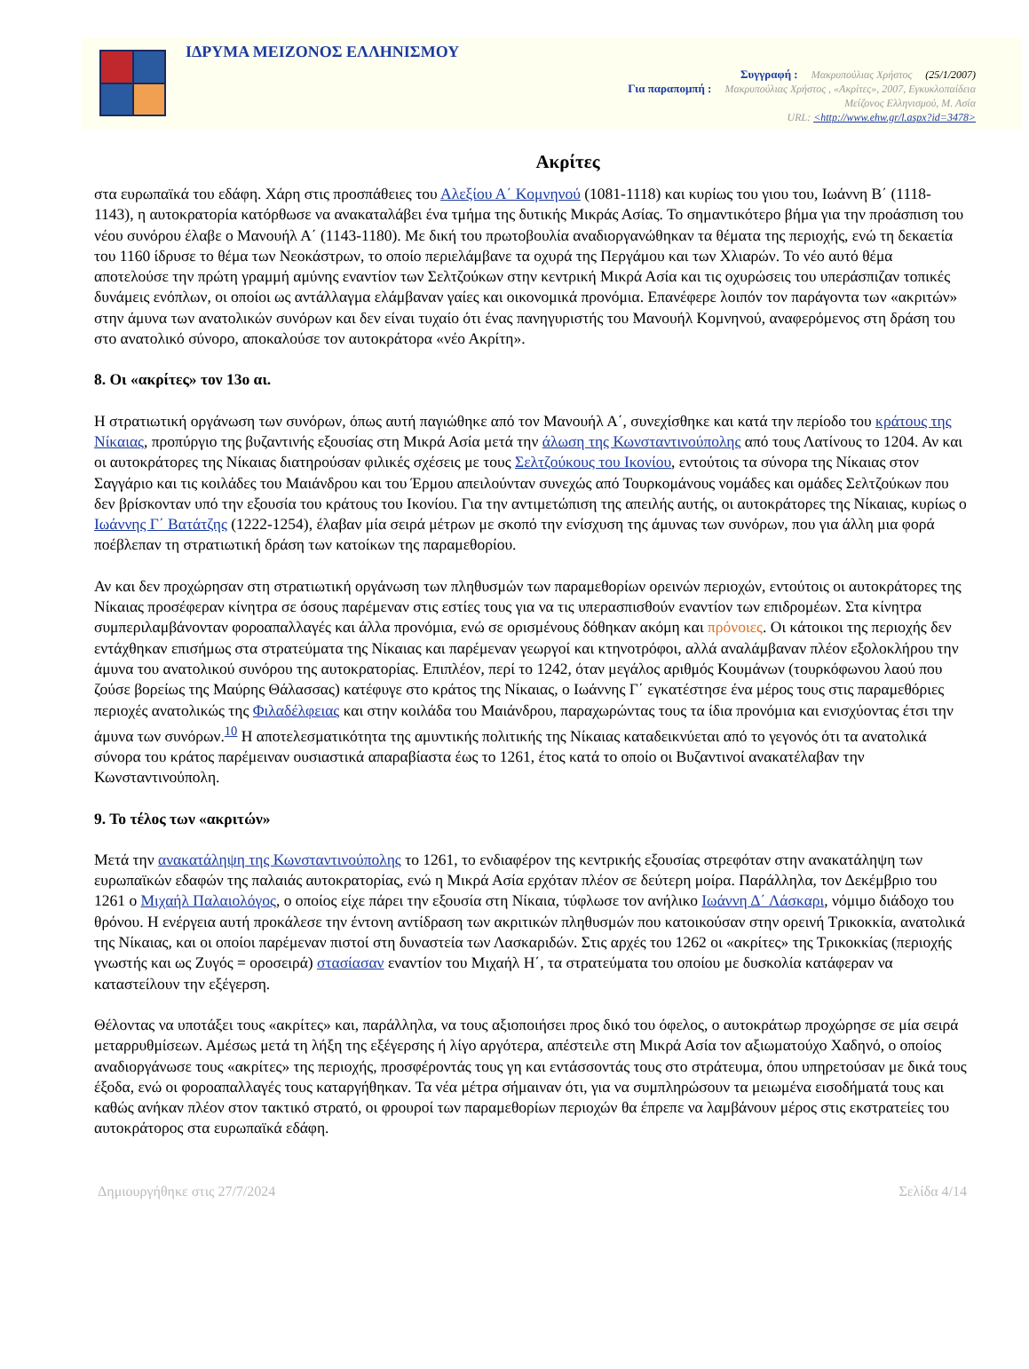ΙΔΡΥΜΑ ΜΕΙΖΟΝΟΣ ΕΛΛΗΝΙΣΜΟΥ
Συγγραφή : Μακρυπούλιας Χρήστος (25/1/2007)
Για παραπομπή : Μακρυπούλιας Χρήστος , «Ακρίτες», 2007, Εγκυκλοπαίδεια
Μείζονος Ελληνισμού, Μ. Ασία
URL: <http://www.ehw.gr/l.aspx?id=3478>
Ακρίτες
στα ευρωπαϊκά του εδάφη. Χάρη στις προσπάθειες του Αλεξίου Α΄ Κομνηνού (1081-1118) και κυρίως του γιου του, Ιωάννη Β΄ (1118-1143), η αυτοκρατορία κατόρθωσε να ανακαταλάβει ένα τμήμα της δυτικής Μικράς Ασίας. Το σημαντικότερο βήμα για την προάσπιση του νέου συνόρου έλαβε ο Μανουήλ Α΄ (1143-1180). Με δική του πρωτοβουλία αναδιοργανώθηκαν τα θέματα της περιοχής, ενώ τη δεκαετία του 1160 ίδρυσε το θέμα των Νεοκάστρων, το οποίο περιελάμβανε τα οχυρά της Περγάμου και των Χλιαρών. Το νέο αυτό θέμα αποτελούσε την πρώτη γραμμή αμύνης εναντίον των Σελτζούκων στην κεντρική Μικρά Ασία και τις οχυρώσεις του υπεράσπιζαν τοπικές δυνάμεις ενόπλων, οι οποίοι ως αντάλλαγμα ελάμβαναν γαίες και οικονομικά προνόμια. Επανέφερε λοιπόν τον παράγοντα των «ακριτών» στην άμυνα των ανατολικών συνόρων και δεν είναι τυχαίο ότι ένας πανηγυριστής του Μανουήλ Κομνηνού, αναφερόμενος στη δράση του στο ανατολικό σύνορο, αποκαλούσε τον αυτοκράτορα «νέο Ακρίτη».
8. Οι «ακρίτες» τον 13ο αι.
Η στρατιωτική οργάνωση των συνόρων, όπως αυτή παγιώθηκε από τον Μανουήλ Α΄, συνεχίσθηκε και κατά την περίοδο του κράτους της Νίκαιας, προπύργιο της βυζαντινής εξουσίας στη Μικρά Ασία μετά την άλωση της Κωνσταντινούπολης από τους Λατίνους το 1204. Αν και οι αυτοκράτορες της Νίκαιας διατηρούσαν φιλικές σχέσεις με τους Σελτζούκους του Ικονίου, εντούτοις τα σύνορα της Νίκαιας στον Σαγγάριο και τις κοιλάδες του Μαιάνδρου και του Έρμου απειλούνταν συνεχώς από Τουρκομάνους νομάδες και ομάδες Σελτζούκων που δεν βρίσκονταν υπό την εξουσία του κράτους του Ικονίου. Για την αντιμετώπιση της απειλής αυτής, οι αυτοκράτορες της Νίκαιας, κυρίως ο Ιωάννης Γ΄ Βατάτζης (1222-1254), έλαβαν μία σειρά μέτρων με σκοπό την ενίσχυση της άμυνας των συνόρων, που για άλλη μια φορά ποέβλεπαν τη στρατιωτική δράση των κατοίκων της παραμεθορίου.
Αν και δεν προχώρησαν στη στρατιωτική οργάνωση των πληθυσμών των παραμεθορίων ορεινών περιοχών, εντούτοις οι αυτοκράτορες της Νίκαιας προσέφεραν κίνητρα σε όσους παρέμεναν στις εστίες τους για να τις υπερασπισθούν εναντίον των επιδρομέων. Στα κίνητρα συμπεριλαμβάνονταν φοροαπαλλαγές και άλλα προνόμια, ενώ σε ορισμένους δόθηκαν ακόμη και πρόνοιες. Οι κάτοικοι της περιοχής δεν εντάχθηκαν επισήμως στα στρατεύματα της Νίκαιας και παρέμεναν γεωργοί και κτηνοτρόφοι, αλλά αναλάμβαναν πλέον εξολοκλήρου την άμυνα του ανατολικού συνόρου της αυτοκρατορίας. Επιπλέον, περί το 1242, όταν μεγάλος αριθμός Κουμάνων (τουρκόφωνου λαού που ζούσε βορείως της Μαύρης Θάλασσας) κατέφυγε στο κράτος της Νίκαιας, ο Ιωάννης Γ΄ εγκατέστησε ένα μέρος τους στις παραμεθόριες περιοχές ανατολικώς της Φιλαδέλφειας και στην κοιλάδα του Μαιάνδρου, παραχωρώντας τους τα ίδια προνόμια και ενισχύοντας έτσι την άμυνα των συνόρων.<sup>10</sup> Η αποτελεσματικότητα της αμυντικής πολιτικής της Νίκαιας καταδεικνύεται από το γεγονός ότι τα ανατολικά σύνορα του κράτος παρέμειναν ουσιαστικά απαραβίαστα έως το 1261, έτος κατά το οποίο οι Βυζαντινοί ανακατέλαβαν την Κωνσταντινούπολη.
9. Το τέλος των «ακριτών»
Μετά την ανακατάληψη της Κωνσταντινούπολης το 1261, το ενδιαφέρον της κεντρικής εξουσίας στρεφόταν στην ανακατάληψη των ευρωπαϊκών εδαφών της παλαιάς αυτοκρατορίας, ενώ η Μικρά Ασία ερχόταν πλέον σε δεύτερη μοίρα. Παράλληλα, τον Δεκέμβριο του 1261 ο Μιχαήλ Παλαιολόγος, ο οποίος είχε πάρει την εξουσία στη Νίκαια, τύφλωσε τον ανήλικο Ιωάννη Δ΄ Λάσκαρι, νόμιμο διάδοχο του θρόνου. Η ενέργεια αυτή προκάλεσε την έντονη αντίδραση των ακριτικών πληθυσμών που κατοικούσαν στην ορεινή Τρικοκκία, ανατολικά της Νίκαιας, και οι οποίοι παρέμεναν πιστοί στη δυναστεία των Λασκαριδών. Στις αρχές του 1262 οι «ακρίτες» της Τρικοκκίας (περιοχής γνωστής και ως Ζυγός = οροσειρά) στασίασαν εναντίον του Μιχαήλ Η΄, τα στρατεύματα του οποίου με δυσκολία κατάφεραν να καταστείλουν την εξέγερση.
Θέλοντας να υποτάξει τους «ακρίτες» και, παράλληλα, να τους αξιοποιήσει προς δικό του όφελος, ο αυτοκράτωρ προχώρησε σε μία σειρά μεταρρυθμίσεων. Αμέσως μετά τη λήξη της εξέγερσης ή λίγο αργότερα, απέστειλε στη Μικρά Ασία τον αξιωματούχο Χαδηνό, ο οποίος αναδιοργάνωσε τους «ακρίτες» της περιοχής, προσφέροντάς τους γη και εντάσσοντάς τους στο στράτευμα, όπου υπηρετούσαν με δικά τους έξοδα, ενώ οι φοροαπαλλαγές τους καταργήθηκαν. Τα νέα μέτρα σήμαιναν ότι, για να συμπληρώσουν τα μειωμένα εισοδήματά τους και καθώς ανήκαν πλέον στον τακτικό στρατό, οι φρουροί των παραμεθορίων περιοχών θα έπρεπε να λαμβάνουν μέρος στις εκστρατείες του αυτοκράτορος στα ευρωπαϊκά εδάφη.
Δημιουργήθηκε στις 27/7/2024 Σελίδα 4/14